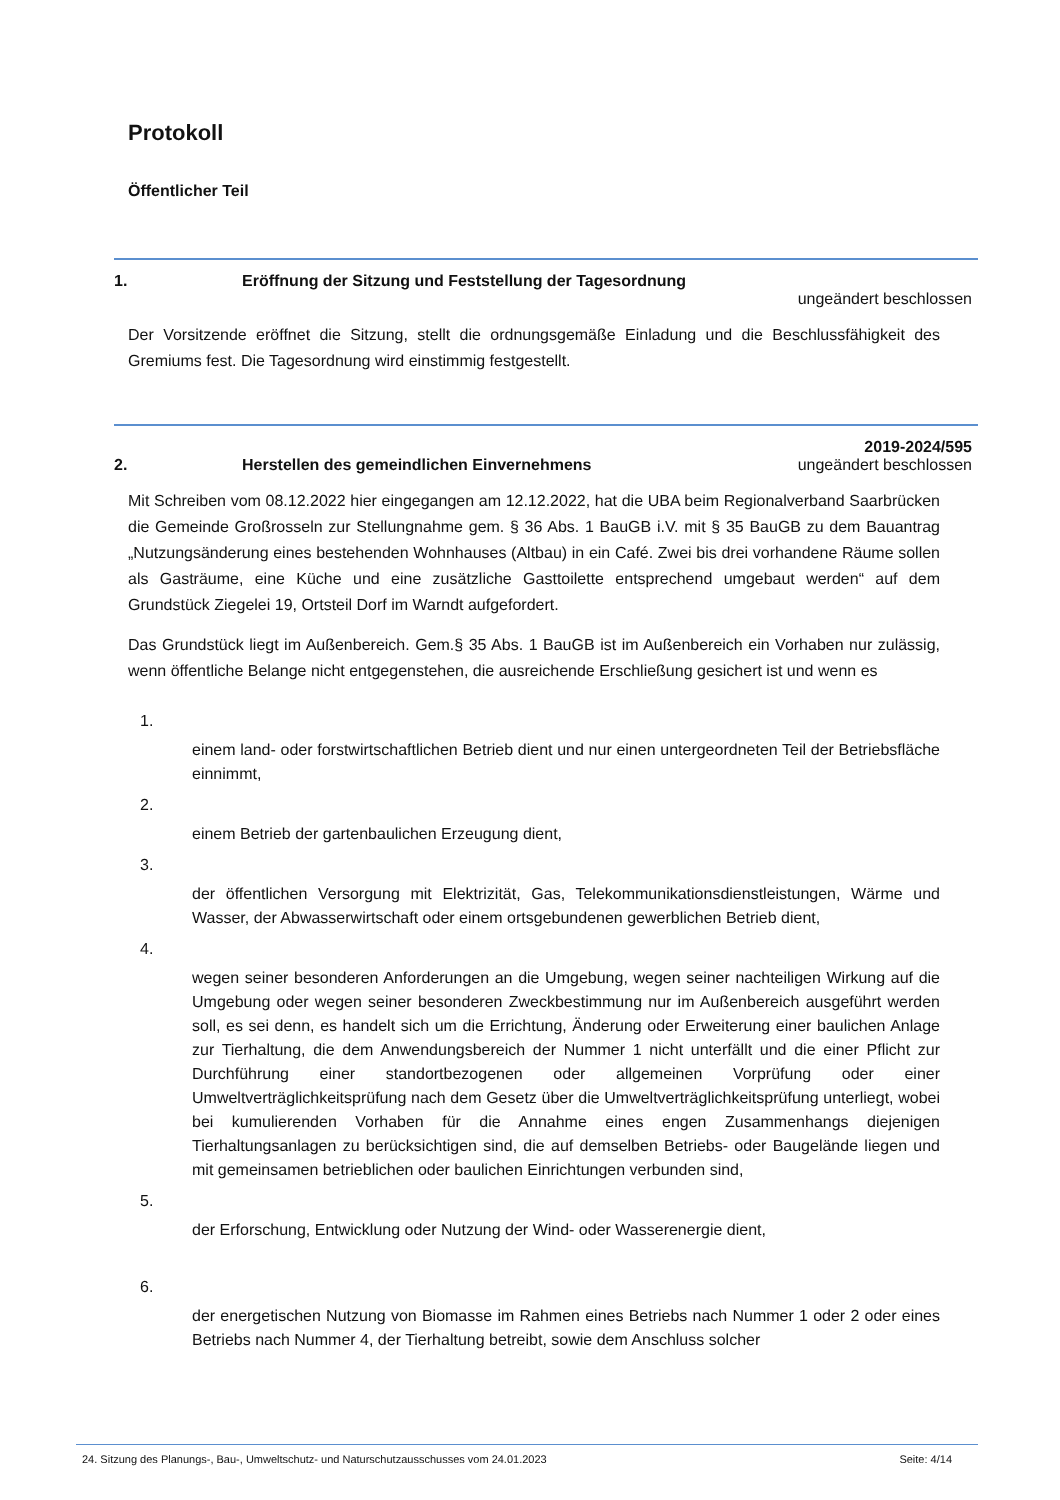Protokoll
Öffentlicher Teil
1. Eröffnung der Sitzung und Feststellung der Tagesordnung
ungeändert beschlossen
Der Vorsitzende eröffnet die Sitzung, stellt die ordnungsgemäße Einladung und die Beschlussfähigkeit des Gremiums fest. Die Tagesordnung wird einstimmig festgestellt.
2.
Herstellen des gemeindlichen Einvernehmens
2019-2024/595
ungeändert beschlossen
Mit Schreiben vom 08.12.2022 hier eingegangen am 12.12.2022, hat die UBA beim Regionalverband Saarbrücken die Gemeinde Großrosseln zur Stellungnahme gem. § 36 Abs. 1 BauGB i.V. mit § 35 BauGB zu dem Bauantrag „Nutzungsänderung eines bestehenden Wohnhauses (Altbau) in ein Café. Zwei bis drei vorhandene Räume sollen als Gasträume, eine Küche und eine zusätzliche Gasttoilette entsprechend umgebaut werden“ auf dem Grundstück Ziegelei 19, Ortsteil Dorf im Warndt aufgefordert.
Das Grundstück liegt im Außenbereich. Gem.§ 35 Abs. 1 BauGB ist im Außenbereich ein Vorhaben nur zulässig, wenn öffentliche Belange nicht entgegenstehen, die ausreichende Erschließung gesichert ist und wenn es
1.
einem land- oder forstwirtschaftlichen Betrieb dient und nur einen untergeordneten Teil der Betriebsfläche einnimmt,
2.
einem Betrieb der gartenbaulichen Erzeugung dient,
3.
der öffentlichen Versorgung mit Elektrizität, Gas, Telekommunikationsdienstleistungen, Wärme und Wasser, der Abwasserwirtschaft oder einem ortsgebundenen gewerblichen Betrieb dient,
4.
wegen seiner besonderen Anforderungen an die Umgebung, wegen seiner nachteiligen Wirkung auf die Umgebung oder wegen seiner besonderen Zweckbestimmung nur im Außenbereich ausgeführt werden soll, es sei denn, es handelt sich um die Errichtung, Änderung oder Erweiterung einer baulichen Anlage zur Tierhaltung, die dem Anwendungsbereich der Nummer 1 nicht unterfällt und die einer Pflicht zur Durchführung einer standortbezogenen oder allgemeinen Vorprüfung oder einer Umweltverträglichkeitsprüfung nach dem Gesetz über die Umweltverträglichkeitsprüfung unterliegt, wobei bei kumulierenden Vorhaben für die Annahme eines engen Zusammenhangs diejenigen Tierhaltungsanlagen zu berücksichtigen sind, die auf demselben Betriebs- oder Baugelände liegen und mit gemeinsamen betrieblichen oder baulichen Einrichtungen verbunden sind,
5.
der Erforschung, Entwicklung oder Nutzung der Wind- oder Wasserenergie dient,
6.
der energetischen Nutzung von Biomasse im Rahmen eines Betriebs nach Nummer 1 oder 2 oder eines Betriebs nach Nummer 4, der Tierhaltung betreibt, sowie dem Anschluss solcher
24. Sitzung des Planungs-, Bau-, Umweltschutz- und Naturschutzausschusses vom 24.01.2023 Seite: 4/14